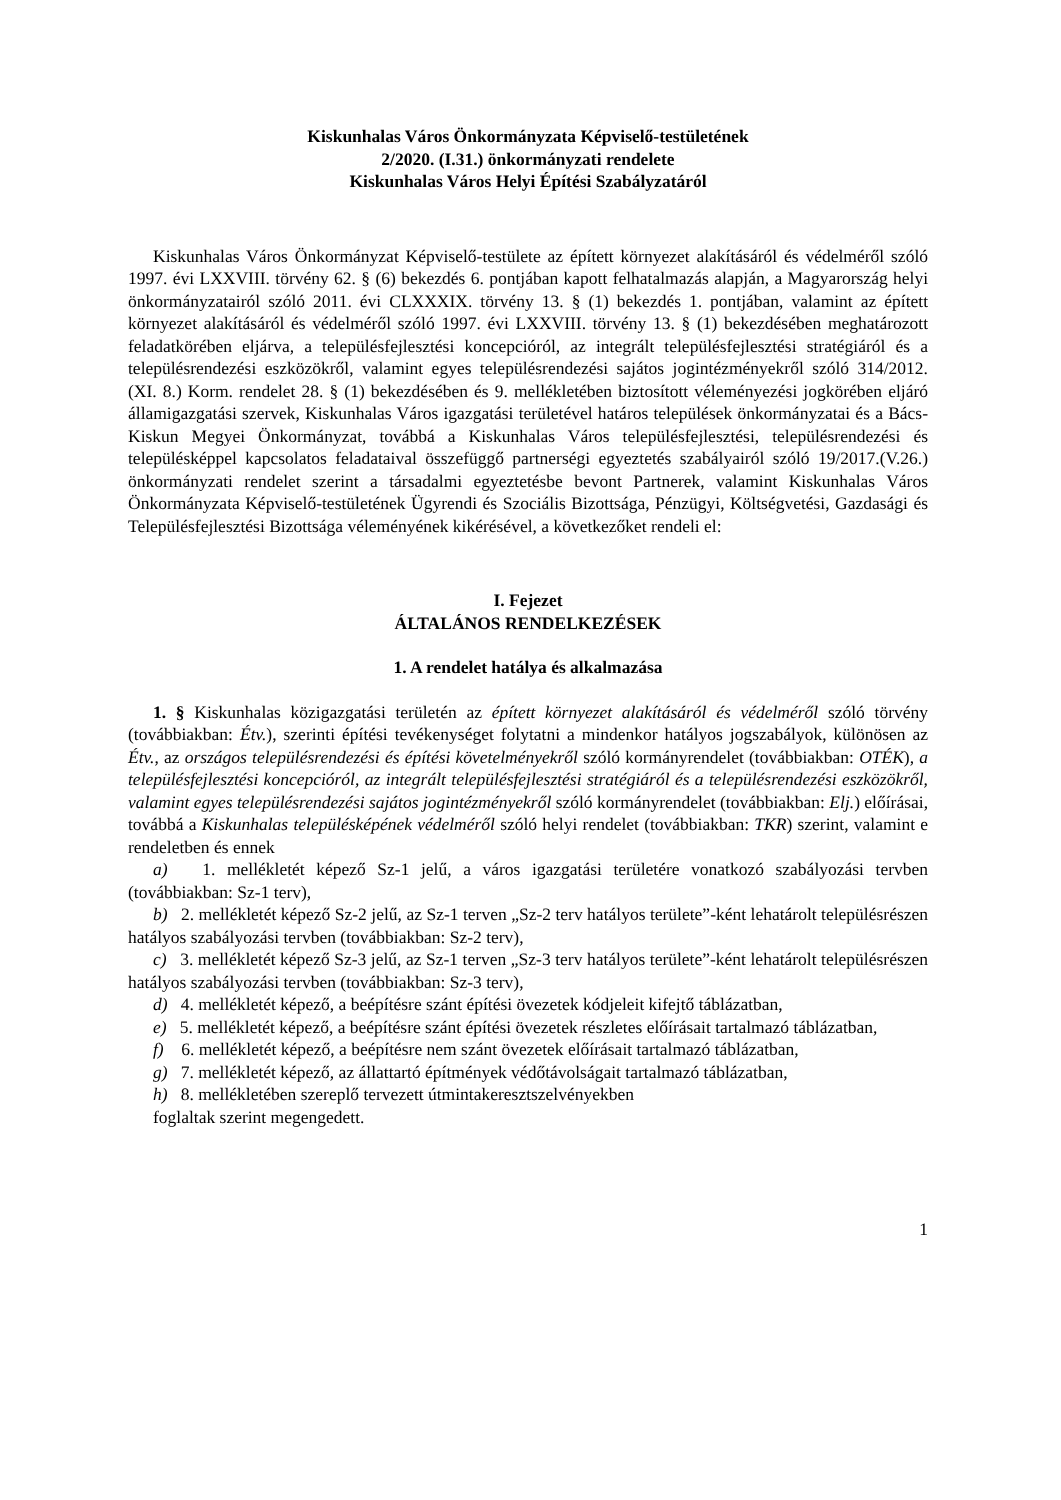Kiskunhalas Város Önkormányzata Képviselő-testületének
2/2020. (I.31.) önkormányzati rendelete
Kiskunhalas Város Helyi Építési Szabályzatáról
Kiskunhalas Város Önkormányzat Képviselő-testülete az épített környezet alakításáról és védelméről szóló 1997. évi LXXVIII. törvény 62. § (6) bekezdés 6. pontjában kapott felhatalmazás alapján, a Magyarország helyi önkormányzatairól szóló 2011. évi CLXXXIX. törvény 13. § (1) bekezdés 1. pontjában, valamint az épített környezet alakításáról és védelméről szóló 1997. évi LXXVIII. törvény 13. § (1) bekezdésében meghatározott feladatkörében eljárva, a településfejlesztési koncepcióról, az integrált településfejlesztési stratégiáról és a településrendezési eszközökről, valamint egyes településrendezési sajátos jogintézményekről szóló 314/2012. (XI. 8.) Korm. rendelet 28. § (1) bekezdésében és 9. mellékletében biztosított véleményezési jogkörében eljáró államigazgatási szervek, Kiskunhalas Város igazgatási területével határos települések önkormányzatai és a Bács-Kiskun Megyei Önkormányzat, továbbá a Kiskunhalas Város településfejlesztési, településrendezési és településképpel kapcsolatos feladataival összefüggő partnerségi egyeztetés szabályairól szóló 19/2017.(V.26.) önkormányzati rendelet szerint a társadalmi egyeztetésbe bevont Partnerek, valamint Kiskunhalas Város Önkormányzata Képviselő-testületének Ügyrendi és Szociális Bizottsága, Pénzügyi, Költségvetési, Gazdasági és Településfejlesztési Bizottsága véleményének kikérésével, a következőket rendeli el:
I. Fejezet
ÁLTALÁNOS RENDELKEZÉSEK
1. A rendelet hatálya és alkalmazása
1. § Kiskunhalas közigazgatási területén az épített környezet alakításáról és védelméről szóló törvény (továbbiakban: Étv.), szerinti építési tevékenységet folytatni a mindenkor hatályos jogszabályok, különösen az Étv., az országos településrendezési és építési követelményekről szóló kormányrendelet (továbbiakban: OTÉK), a településfejlesztési koncepcióról, az integrált településfejlesztési stratégiáról és a településrendezési eszközökről, valamint egyes településrendezési sajátos jogintézményekről szóló kormányrendelet (továbbiakban: Elj.) előírásai, továbbá a Kiskunhalas településképének védelméről szóló helyi rendelet (továbbiakban: TKR) szerint, valamint e rendeletben és ennek
a) 1. mellékletét képező Sz-1 jelű, a város igazgatási területére vonatkozó szabályozási tervben (továbbiakban: Sz-1 terv),
b) 2. mellékletét képező Sz-2 jelű, az Sz-1 terven „Sz-2 terv hatályos területe”-ként lehatárolt településrészen hatályos szabályozási tervben (továbbiakban: Sz-2 terv),
c) 3. mellékletét képező Sz-3 jelű, az Sz-1 terven „Sz-3 terv hatályos területe”-ként lehatárolt településrészen hatályos szabályozási tervben (továbbiakban: Sz-3 terv),
d) 4. mellékletét képező, a beépítésre szánt építési övezetek kódjeleit kifejtő táblázatban,
e) 5. mellékletét képező, a beépítésre szánt építési övezetek részletes előírásait tartalmazó táblázatban,
f) 6. mellékletét képező, a beépítésre nem szánt övezetek előírásait tartalmazó táblázatban,
g) 7. mellékletét képező, az állattartó építmények védőtávolságait tartalmazó táblázatban,
h) 8. mellékletében szereplő tervezett útmintakeresztszelvényekben
foglaltak szerint megengedett.
1